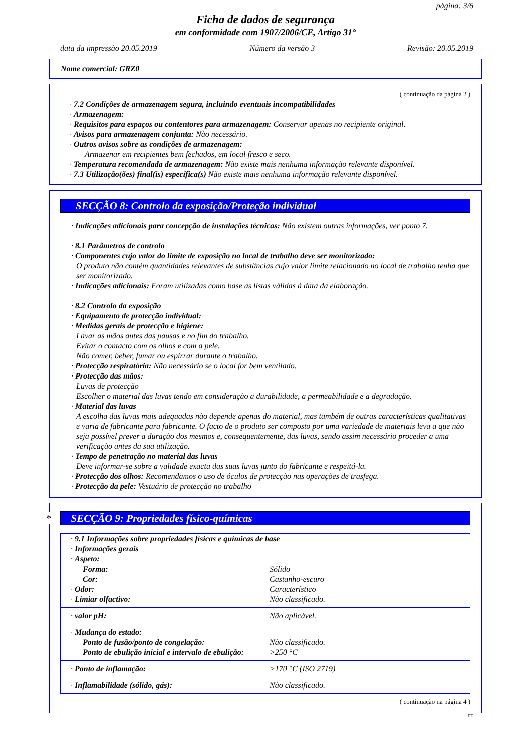página: 3/6
Ficha de dados de segurança
em conformidade com 1907/2006/CE, Artigo 31°
data da impressão 20.05.2019 Número da versão 3 Revisão: 20.05.2019
Nome comercial: GRZ0
( continuação da página 2 )
· 7.2 Condições de armazenagem segura, incluindo eventuais incompatibilidades
· Armazenagem:
· Requisitos para espaços ou contentores para armazenagem: Conservar apenas no recipiente original.
· Avisos para armazenagem conjunta: Não necessário.
· Outros avisos sobre as condições de armazenagem:
Armazenar em recipientes bem fechados, em local fresco e seco.
· Temperatura recomendada de armazenagem: Não existe mais nenhuma informação relevante disponível.
· 7.3 Utilização(ões) final(is) específica(s) Não existe mais nenhuma informação relevante disponível.
SECÇÃO 8: Controlo da exposição/Proteção individual
· Indicações adicionais para concepção de instalações técnicas: Não existem outras informações, ver ponto 7.
· 8.1 Parâmetros de controlo
· Componentes cujo valor do limite de exposição no local de trabalho deve ser monitorizado:
O produto não contém quantidades relevantes de substâncias cujo valor limite relacionado no local de trabalho tenha que ser monitorizado.
· Indicações adicionais: Foram utilizadas como base as listas válidas à data da elaboração.
· 8.2 Controlo da exposição
· Equipamento de protecção individual:
· Medidas gerais de protecção e higiene:
Lavar as mãos antes das pausas e no fim do trabalho.
Evitar o contacto com os olhos e com a pele.
Não comer, beber, fumar ou espirrar durante o trabalho.
· Protecção respiratória: Não necessário se o local for bem ventilado.
· Protecção das mãos:
Luvas de protecção
Escolher o material das luvas tendo em consideração a durabilidade, a permeabilidade e a degradação.
· Material das luvas
A escolha das luvas mais adequadas não depende apenas do material, mas também de outras características qualitativas e varia de fabricante para fabricante. O facto de o produto ser composto por uma variedade de materiais leva a que não seja possível prever a duração dos mesmos e, consequentemente, das luvas, sendo assim necessário proceder a uma verificação antes da sua utilização.
· Tempo de penetração no material das luvas
Deve informar-se sobre a validade exacta das suas luvas junto do fabricante e respeitá-la.
· Protecção dos olhos: Recomendamos o uso de óculos de protecção nas operações de trasfega.
· Protecção da pele: Vestuário de protecção no trabalho
* SECÇÃO 9: Propriedades físico-químicas
| · 9.1 Informações sobre propriedades físicas e químicas de base | |
| · Informações gerais | |
| · Aspeto: | |
| Forma: | Sólido |
| Cor: | Castanho-escuro |
| · Odor: | Característico |
| · Limiar olfactivo: | Não classificado. |
| · valor pH: | Não aplicável. |
| · Mudança do estado: | |
| Ponto de fusão/ponto de congelação: | Não classificado. |
| Ponto de ebulição inicial e intervalo de ebulição: | >250 °C |
| · Ponto de inflamação: | >170 °C (ISO 2719) |
| · Inflamabilidade (sólido, gás): | Não classificado. |
( continuação na página 4 )
PT